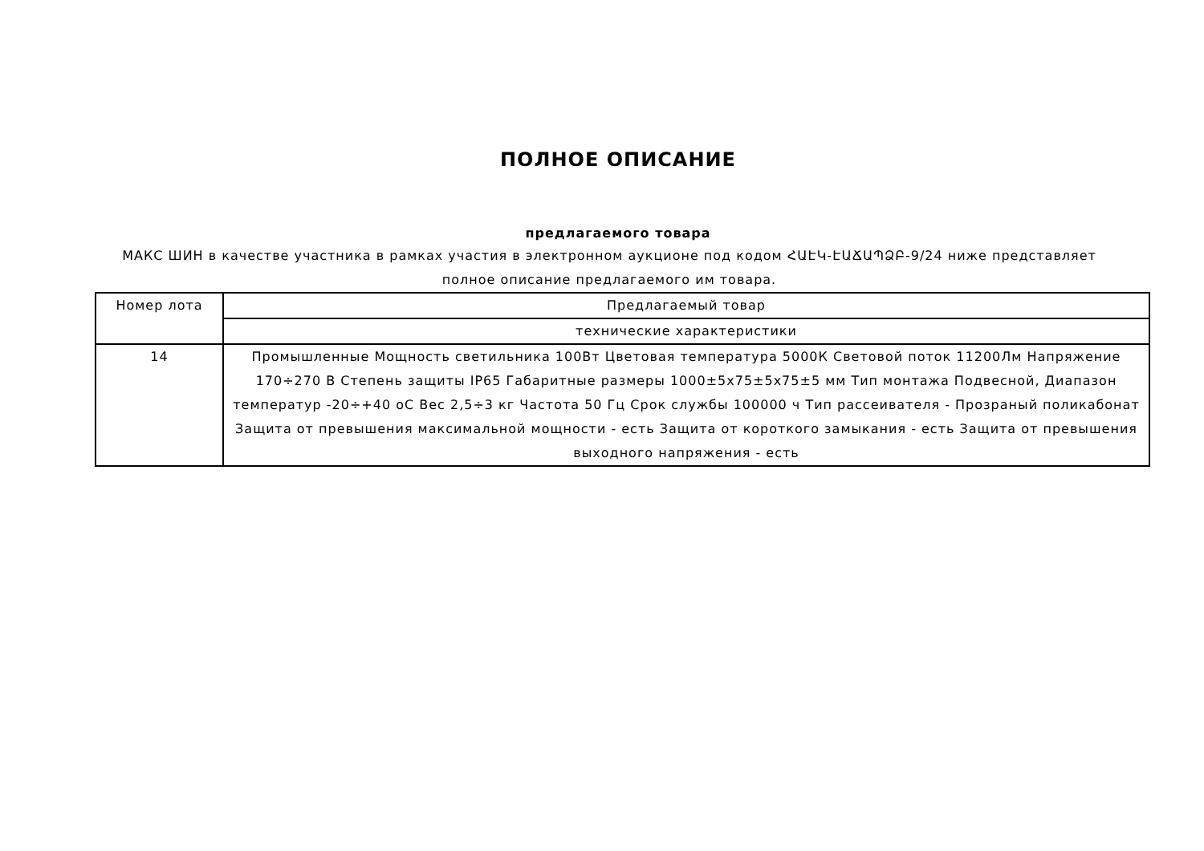ПОЛНОЕ ОПИСАНИЕ
предлагаемого товара
МАКС ШИН в качестве участника в рамках участия в электронном аукционе под кодом ՀԱԷԿ-ԷԱՃԱՊՁԲ-9/24 ниже представляет полное описание предлагаемого им товара.
| Номер лота | Предлагаемый товар |
| --- | --- |
| | технические характеристики |
| 14 | Промышленные Мощность светильника 100Вт Цветовая температура 5000К Световой поток 11200Лм Напряжение 170÷270 В Степень защиты IP65 Габаритные размеры 1000±5x75±5x75±5 мм Тип монтажа Подвесной, Диапазон температур -20÷+40 оС Вес 2,5÷3 кг Частота 50 Гц Срок службы 100000 ч Тип рассеивателя - Прозраный поликабонат Защита от превышения максимальной мощности - есть Защита от короткого замыкания - есть Защита от превышения выходного напряжения - есть |